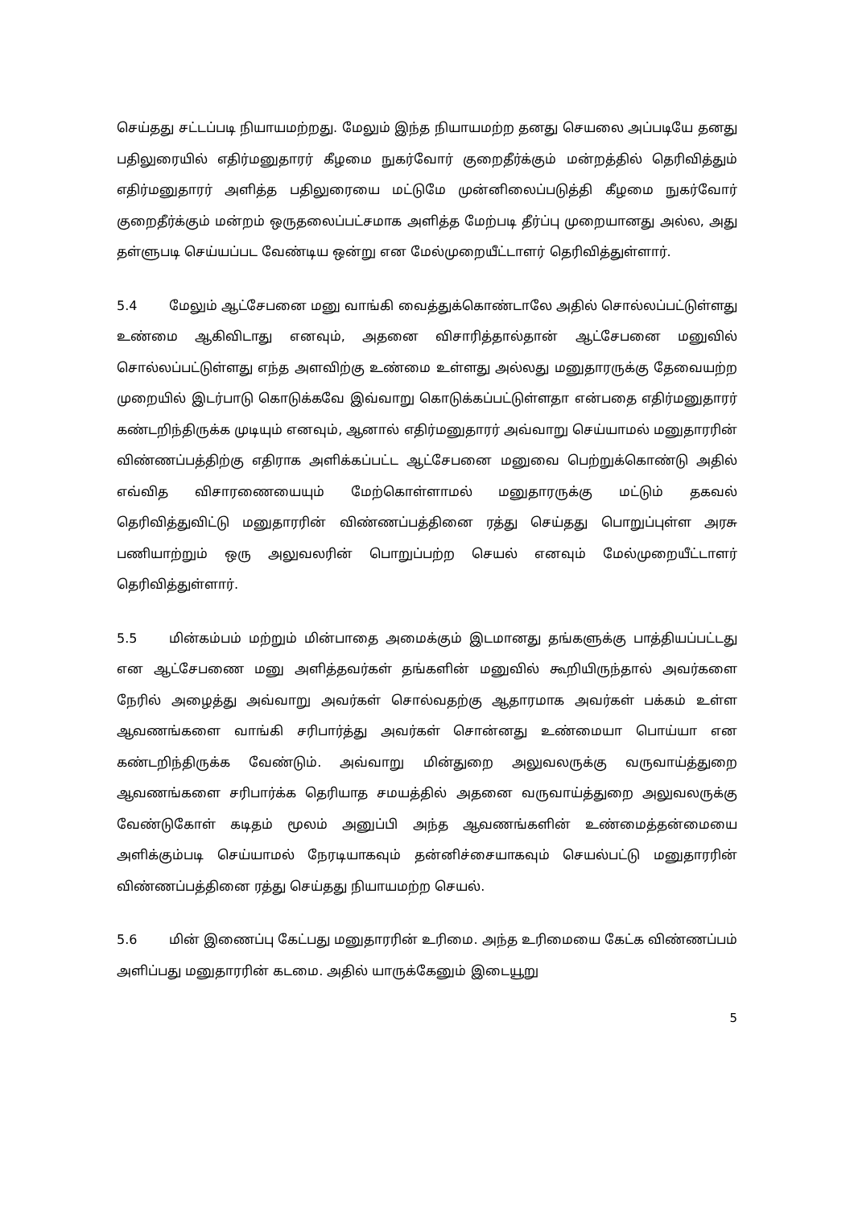செய்தது சட்டப்படி நியாயமற்றது. மேலும் இந்த நியாயமற்ற தனது செயலை அப்படியே தனது பதிலுரையில் எதிர்மனுதாரர் கீழமை நுகர்வோர் குறைதீர்க்கும் மன்றத்தில் தெரிவித்தும் எதிர்மனுதாரர் அளித்த பதிலுரையை மட்டுமே முன்னிலைப்படுத்தி கீழமை நுகர்வோர் குறைதீர்க்கும் மன்றம் ஒருதலைப்பட்சமாக அளித்த மேற்படி தீர்ப்பு முறையானது அல்ல, அது தள்ளுபடி செய்யப்பட வேண்டிய ஒன்று என மேல்முறையீட்டாளர் தெரிவித்துள்ளார்.
5.4 மேலும் ஆட்சேபனை மனு வாங்கி வைத்துக்கொண்டாலே அதில் சொல்லப்பட்டுள்ளது உண்மை ஆகிவிடாது எனவும், அதனை விசாரித்தால்தான் ஆட்சேபனை மனுவில் சொல்லப்பட்டுள்ளது எந்த அளவிற்கு உண்மை உள்ளது அல்லது மனுதாரருக்கு தேவையற்ற முறையில் இடர்பாடு கொடுக்கவே இவ்வாறு கொடுக்கப்பட்டுள்ளதா என்பதை எதிர்மனுதாரர் கண்டறிந்திருக்க முடியும் எனவும், ஆனால் எதிர்மனுதாரர் அவ்வாறு செய்யாமல் மனுதாரரின் விண்ணப்பத்திற்கு எதிராக அளிக்கப்பட்ட ஆட்சேபனை மனுவை பெற்றுக்கொண்டு அதில் எவ்வித விசாரணையையும் மேற்கொள்ளாமல் மனுதாரருக்கு மட்டும் தகவல் தெரிவித்துவிட்டு மனுதாரரின் விண்ணப்பத்தினை ரத்து செய்தது பொறுப்புள்ள அரசு பணியாற்றும் ஒரு அலுவலரின் பொறுப்பற்ற செயல் எனவும் மேல்முறையீட்டாளர் தெரிவித்துள்ளார்.
5.5 மின்கம்பம் மற்றும் மின்பாதை அமைக்கும் இடமானது தங்களுக்கு பாத்தியப்பட்டது என ஆட்சேபணை மனு அளித்தவர்கள் தங்களின் மனுவில் கூறியிருந்தால் அவர்களை நேரில் அழைத்து அவ்வாறு அவர்கள் சொல்வதற்கு ஆதாரமாக அவர்கள் பக்கம் உள்ள ஆவணங்களை வாங்கி சரிபார்த்து அவர்கள் சொன்னது உண்மையா பொய்யா என கண்டறிந்திருக்க வேண்டும். அவ்வாறு மின்துறை அலுவலருக்கு வருவாய்த்துறை ஆவணங்களை சரிபார்க்க தெரியாத சமயத்தில் அதனை வருவாய்த்துறை அலுவலருக்கு வேண்டுகோள் கடிதம் மூலம் அனுப்பி அந்த ஆவணங்களின் உண்மைத்தன்மையை அளிக்கும்படி செய்யாமல் நேரடியாகவும் தன்னிச்சையாகவும் செயல்பட்டு மனுதாரரின் விண்ணப்பத்தினை ரத்து செய்தது நியாயமற்ற செயல்.
5.6 மின் இணைப்பு கேட்பது மனுதாரரின் உரிமை. அந்த உரிமையை கேட்க விண்ணப்பம் அளிப்பது மனுதாரரின் கடமை. அதில் யாருக்கேனும் இடையூறு
5